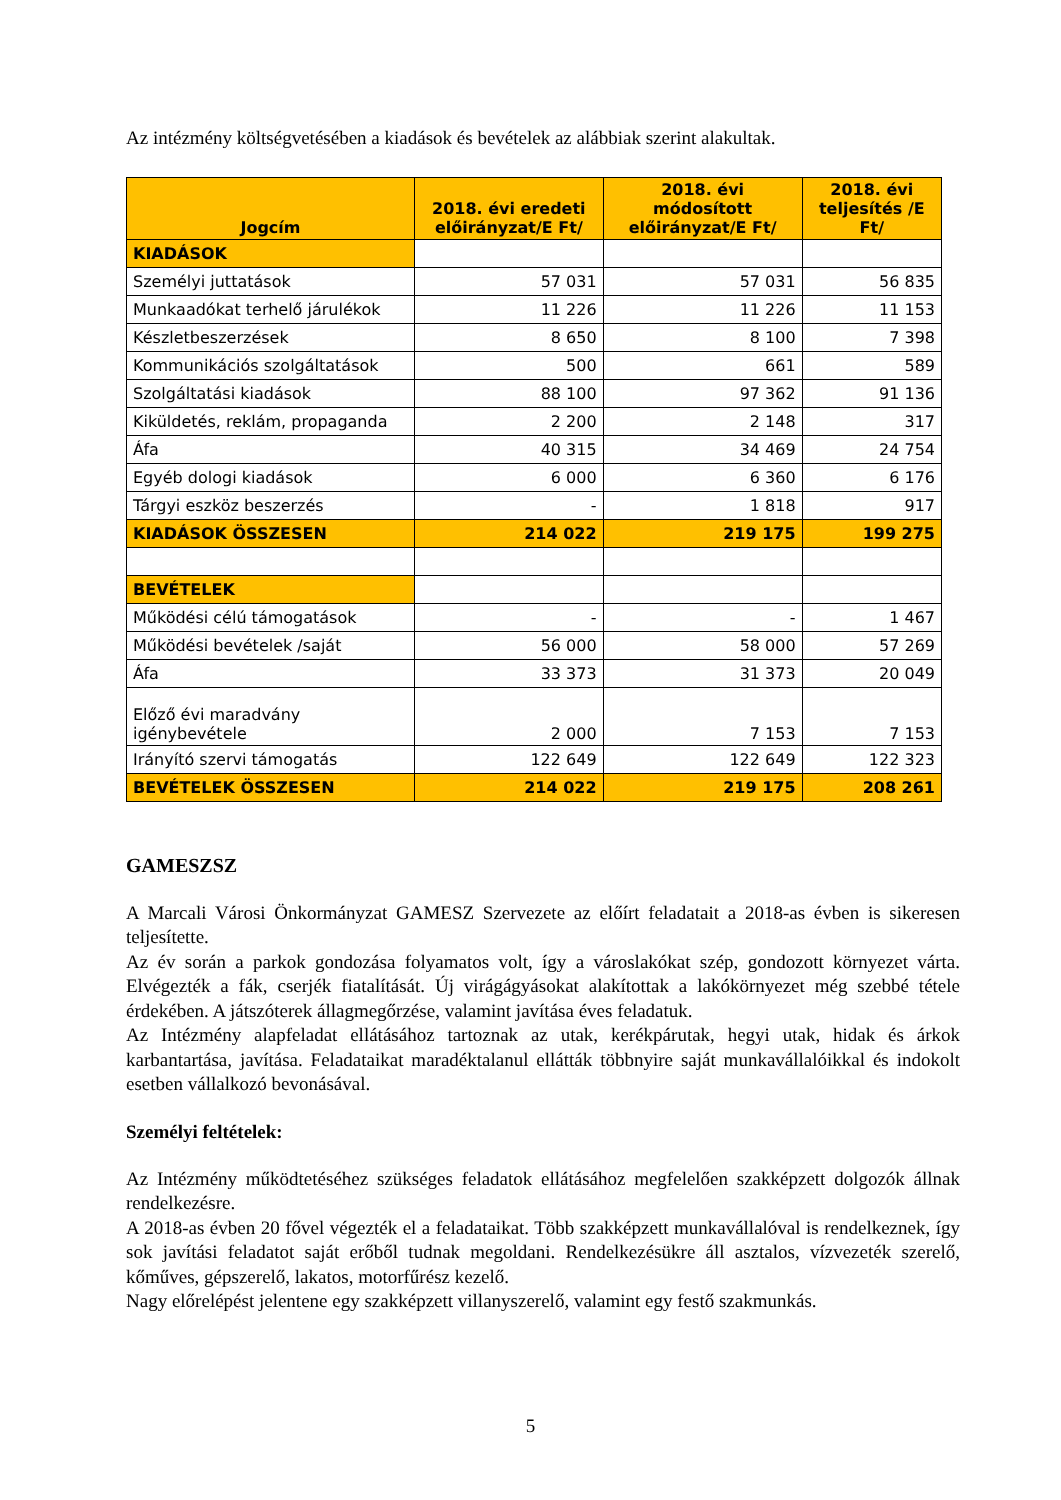Az intézmény költségvetésében a kiadások és bevételek az alábbiak szerint alakultak.
| Jogcím | 2018. évi eredeti előirányzat/E Ft/ | 2018. évi módosított előirányzat/E Ft/ | 2018. évi teljesítés /E Ft/ |
| --- | --- | --- | --- |
| KIADÁSOK | | | |
| Személyi juttatások | 57 031 | 57 031 | 56 835 |
| Munkaadókat terhelő járulékok | 11 226 | 11 226 | 11 153 |
| Készletbeszerzések | 8 650 | 8 100 | 7 398 |
| Kommunikációs szolgáltatások | 500 | 661 | 589 |
| Szolgáltatási kiadások | 88 100 | 97 362 | 91 136 |
| Kiküldetés, reklám, propaganda | 2 200 | 2 148 | 317 |
| Áfa | 40 315 | 34 469 | 24 754 |
| Egyéb dologi kiadások | 6 000 | 6 360 | 6 176 |
| Tárgyi eszköz beszerzés | - | 1 818 | 917 |
| KIADÁSOK ÖSSZESEN | 214 022 | 219 175 | 199 275 |
| BEVÉTELEK | | | |
| Működési célú támogatások | - | - | 1 467 |
| Működési bevételek /saját | 56 000 | 58 000 | 57 269 |
| Áfa | 33 373 | 31 373 | 20 049 |
| Előző évi maradvány igénybevétele | 2 000 | 7 153 | 7 153 |
| Irányító szervi támogatás | 122 649 | 122 649 | 122 323 |
| BEVÉTELEK ÖSSZESEN | 214 022 | 219 175 | 208 261 |
GAMESZSZ
A Marcali Városi Önkormányzat GAMESZ Szervezete az előírt feladatait a 2018-as évben is sikeresen teljesítette.
Az év során a parkok gondozása folyamatos volt, így a városlakókat szép, gondozott környezet várta. Elvégezték a fák, cserjék fiatalítását. Új virágágyásokat alakítottak a lakókörnyezet még szebbé tétele érdekében. A játszóterek állagmegőrzése, valamint javítása éves feladatuk.
Az Intézmény alapfeladat ellátásához tartoznak az utak, kerékpárutak, hegyi utak, hidak és árkok karbantartása, javítása. Feladataikat maradéktalanul ellátták többnyire saját munkavállalóikkal és indokolt esetben vállalkozó bevonásával.
Személyi feltételek:
Az Intézmény működtetéséhez szükséges feladatok ellátásához megfelelően szakképzett dolgozók állnak rendelkezésre.
A 2018-as évben 20 fővel végezték el a feladataikat. Több szakképzett munkavállalóval is rendelkeznek, így sok javítási feladatot saját erőből tudnak megoldani. Rendelkezésükre áll asztalos, vízvezeték szerelő, kőműves, gépszerelő, lakatos, motorfűrész kezelő.
Nagy előrelépést jelentene egy szakképzett villanyszerelő, valamint egy festő szakmunkás.
5